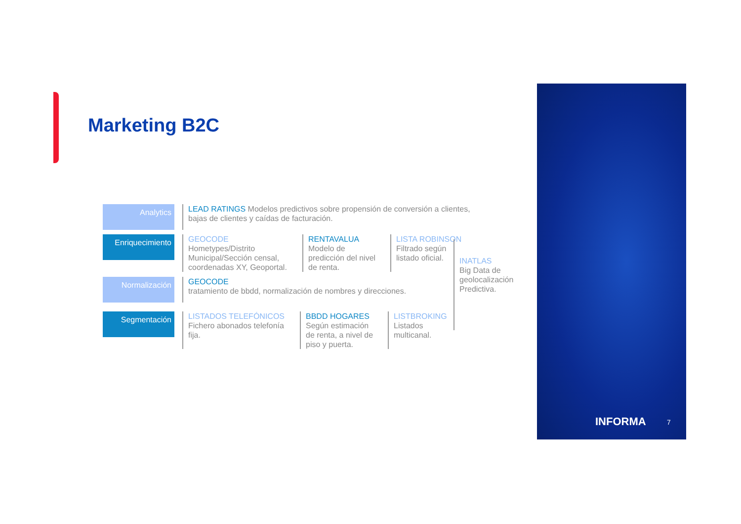Marketing B2C
Analytics
LEAD RATINGS Modelos predictivos sobre propensión de conversión a clientes, bajas de clientes y caídas de facturación.
Enriquecimiento
GEOCODE
Hometypes/Distrito Municipal/Sección censal, coordenadas XY, Geoportal.
RENTAVALUA
Modelo de predicción del nivel de renta.
LISTA ROBINSON
Filtrado según listado oficial.
Normalización
GEOCODE
tratamiento de bbdd, normalización de nombres y direcciones.
Segmentación
LISTADOS TELEFÓNICOS
Fichero abonados telefonía fija.
BBDD HOGARES
Según estimación de renta, a nivel de piso y puerta.
LISTBROKING
Listados multicanal.
INATLAS
Big Data de geolocalización Predictiva.
INFORMA 7